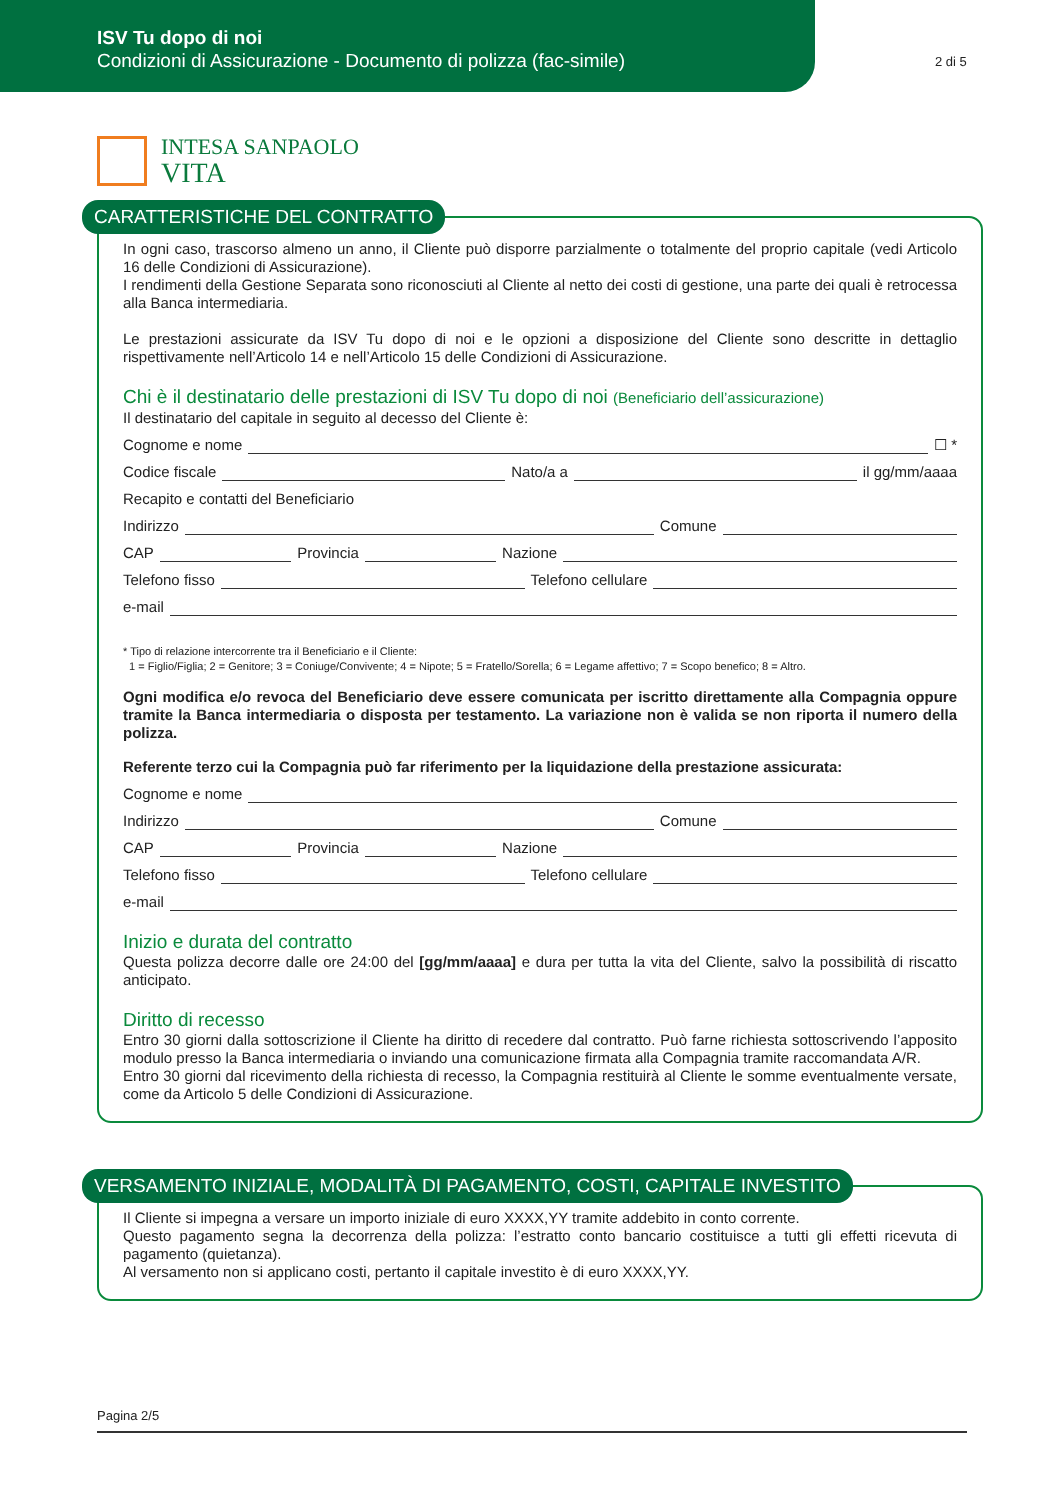ISV Tu dopo di noi
Condizioni di Assicurazione - Documento di polizza (fac-simile)
2 di 5
INTESA SANPAOLO
VITA
CARATTERISTICHE DEL CONTRATTO
In ogni caso, trascorso almeno un anno, il Cliente può disporre parzialmente o totalmente del proprio capitale (vedi Articolo 16 delle Condizioni di Assicurazione).
I rendimenti della Gestione Separata sono riconosciuti al Cliente al netto dei costi di gestione, una parte dei quali è retrocessa alla Banca intermediaria.
Le prestazioni assicurate da ISV Tu dopo di noi e le opzioni a disposizione del Cliente sono descritte in dettaglio rispettivamente nell’Articolo 14 e nell’Articolo 15 delle Condizioni di Assicurazione.
Chi è il destinatario delle prestazioni di ISV Tu dopo di noi (Beneficiario dell’assicurazione)
Il destinatario del capitale in seguito al decesso del Cliente è:
Cognome e nome ☐ *
Codice fiscale Nato/a a il gg/mm/aaaa
Recapito e contatti del Beneficiario
Indirizzo Comune
CAP Provincia Nazione
Telefono fisso Telefono cellulare
e-mail
* Tipo di relazione intercorrente tra il Beneficiario e il Cliente:
1 = Figlio/Figlia; 2 = Genitore; 3 = Coniuge/Convivente; 4 = Nipote; 5 = Fratello/Sorella; 6 = Legame affettivo; 7 = Scopo benefico; 8 = Altro.
Ogni modifica e/o revoca del Beneficiario deve essere comunicata per iscritto direttamente alla Compagnia oppure tramite la Banca intermediaria o disposta per testamento. La variazione non è valida se non riporta il numero della polizza.
Referente terzo cui la Compagnia può far riferimento per la liquidazione della prestazione assicurata:
Cognome e nome
Indirizzo Comune
CAP Provincia Nazione
Telefono fisso Telefono cellulare
e-mail
Inizio e durata del contratto
Questa polizza decorre dalle ore 24:00 del [gg/mm/aaaa] e dura per tutta la vita del Cliente, salvo la possibilità di riscatto anticipato.
Diritto di recesso
Entro 30 giorni dalla sottoscrizione il Cliente ha diritto di recedere dal contratto. Può farne richiesta sottoscrivendo l’apposito modulo presso la Banca intermediaria o inviando una comunicazione firmata alla Compagnia tramite raccomandata A/R.
Entro 30 giorni dal ricevimento della richiesta di recesso, la Compagnia restituirà al Cliente le somme eventualmente versate, come da Articolo 5 delle Condizioni di Assicurazione.
VERSAMENTO INIZIALE, MODALITÀ DI PAGAMENTO, COSTI, CAPITALE INVESTITO
Il Cliente si impegna a versare un importo iniziale di euro XXXX,YY tramite addebito in conto corrente.
Questo pagamento segna la decorrenza della polizza: l’estratto conto bancario costituisce a tutti gli effetti ricevuta di pagamento (quietanza).
Al versamento non si applicano costi, pertanto il capitale investito è di euro XXXX,YY.
Pagina 2/5